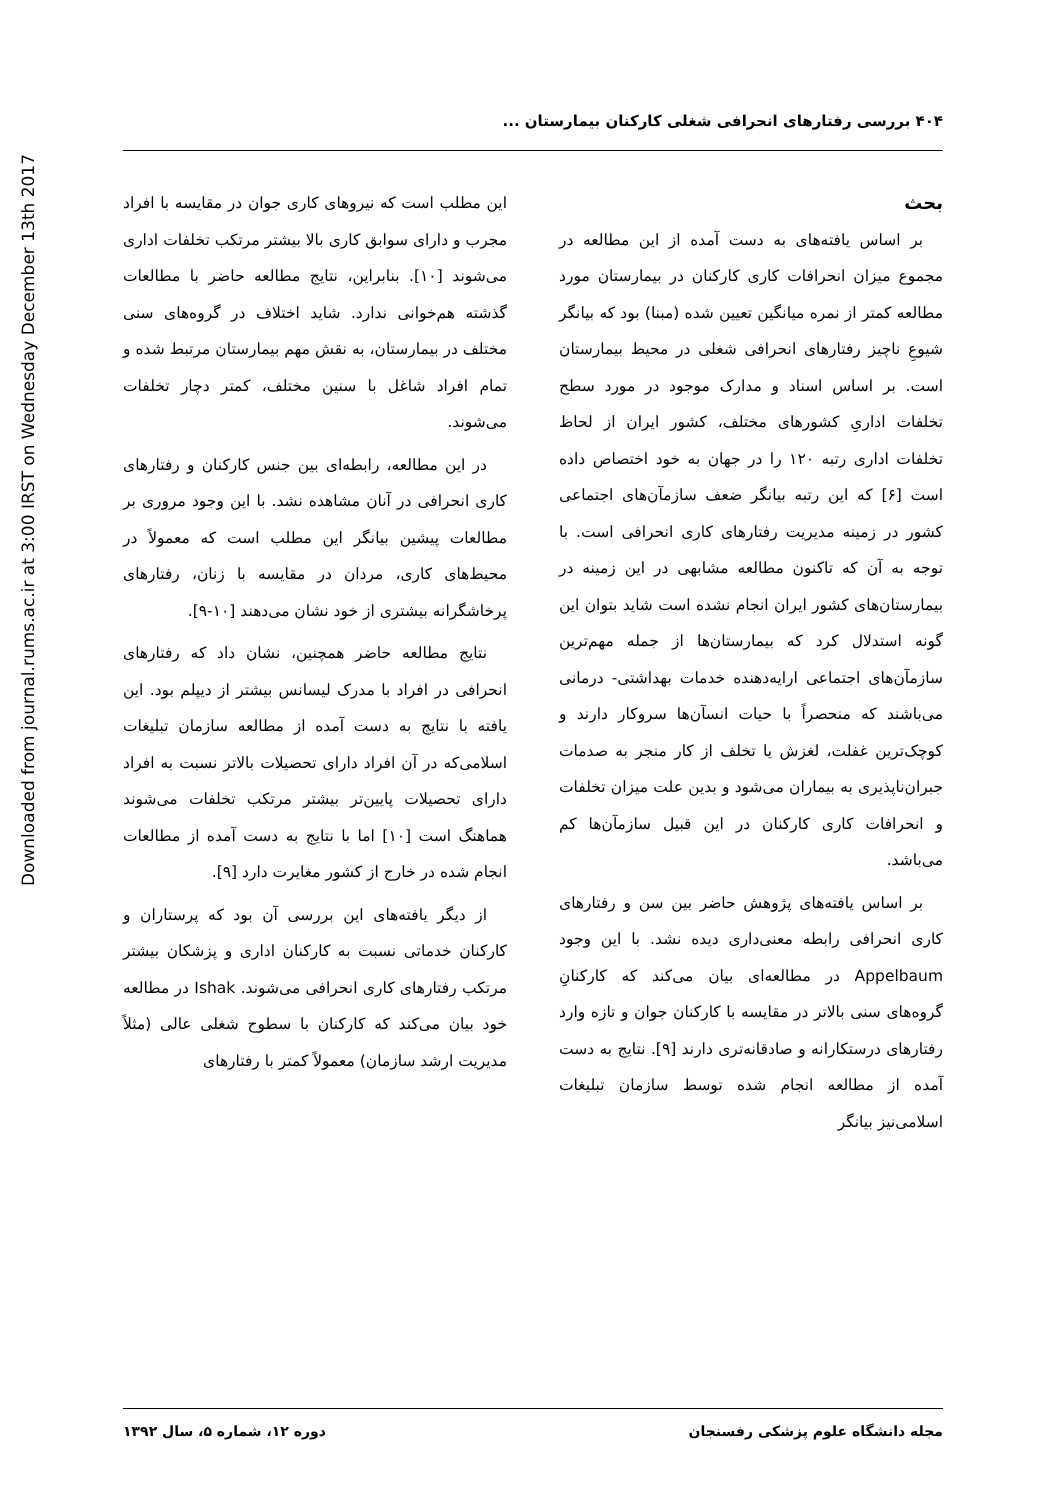Downloaded from journal.rums.ac.ir at 3:00 IRST on Wednesday December 13th 2017
۴۰۴ بررسی رفتارهای انحرافی شغلی کارکنان بیمارستان ...
بحث
بر اساس یافته‌های به دست آمده از این مطالعه در مجموع میزان انحرافات کاری کارکنان در بیمارستان مورد مطالعه کمتر از نمره میانگین تعیین شده (مبنا) بود که بیانگر شیوعِ ناچیز رفتارهای انحرافی شغلی در محیط بیمارستان است. بر اساس اسناد و مدارک موجود در مورد سطح تخلفات اداریِ کشورهای مختلف، کشور ایران از لحاظ تخلفات اداری رتبه ۱۲۰ را در جهان به خود اختصاص داده است [۶] که این رتبه بیانگر ضعف سازمآن‌های اجتماعی کشور در زمینه مدیریت رفتارهای کاری انحرافی است. با توجه به آن که تاکنون مطالعه مشابهی در این زمینه در بیمارستان‌های کشور ایران انجام نشده است شاید بتوان این گونه استدلال کرد که بیمارستان‌ها از جمله مهم‌ترین سازمآن‌های اجتماعی ارایه‌دهنده خدمات بهداشتی- درمانی می‌باشند که منحصراً با حیات انسآن‌ها سروکار دارند و کوچک‌ترین غفلت، لغزش یا تخلف از کار منجر به صدمات جبران‌ناپذیری به بیماران می‌شود و بدین علت میزان تخلفات و انحرافات کاری کارکنان در این قبیل سازمآن‌ها کم می‌باشد.
بر اساس یافته‌های پژوهش حاضر بین سن و رفتارهای کاری انحرافی رابطه معنی‌داری دیده نشد. با این وجود Appelbaum در مطالعه‌ای بیان می‌کند که کارکنانِ گروه‌های سنی بالاتر در مقایسه با کارکنان جوان و تازه وارد رفتارهای درستکارانه و صادقانه‌تری دارند [۹]. نتایج به دست آمده از مطالعه انجام شده توسط سازمان تبلیغات اسلامی‌نیز بیانگر
این مطلب است که نیروهای کاری جوان در مقایسه با افراد مجرب و دارای سوابق کاری بالا بیشتر مرتکب تخلفات اداری می‌شوند [۱۰]. بنابراین، نتایج مطالعه حاضر با مطالعات گذشته هم‌خوانی ندارد. شاید اختلاف در گروه‌های سنی مختلف در بیمارستان، به نقش مهم بیمارستان مرتبط شده و تمام افراد شاغل با سنین مختلف، کمتر دچار تخلفات می‌شوند.
در این مطالعه، رابطه‌ای بین جنس کارکنان و رفتارهای کاری انحرافی در آنان مشاهده نشد. با این وجود مروری بر مطالعات پیشین بیانگر این مطلب است که معمولاً در محیط‌های کاری، مردان در مقایسه با زنان، رفتارهای پرخاشگرانه بیشتری از خود نشان می‌دهند [۱۰-۹].
نتایج مطالعه حاضر همچنین، نشان داد که رفتارهای انحرافی در افراد با مدرک لیسانس بیشتر از دیپلم بود. این یافته با نتایج به دست آمده از مطالعه سازمان تبلیغات اسلامی‌که در آن افراد دارای تحصیلات بالاتر نسبت به افراد دارای تحصیلات پایین‌تر بیشتر مرتکب تخلفات می‌شوند هماهنگ است [۱۰] اما با نتایج به دست آمده از مطالعات انجام شده در خارج از کشور مغایرت دارد [۹].
از دیگر یافته‌های این بررسی آن بود که پرستاران و کارکنان خدماتی نسبت به کارکنان اداری و پزشکان بیشتر مرتکب رفتارهای کاری انحرافی می‌شوند. Ishak در مطالعه خود بیان می‌کند که کارکنان با سطوح شغلی عالی (مثلاً مدیریت ارشد سازمان) معمولاً کمتر با رفتارهای
مجله دانشگاه علوم پزشکی رفسنجان دوره ۱۲، شماره ۵، سال ۱۳۹۲